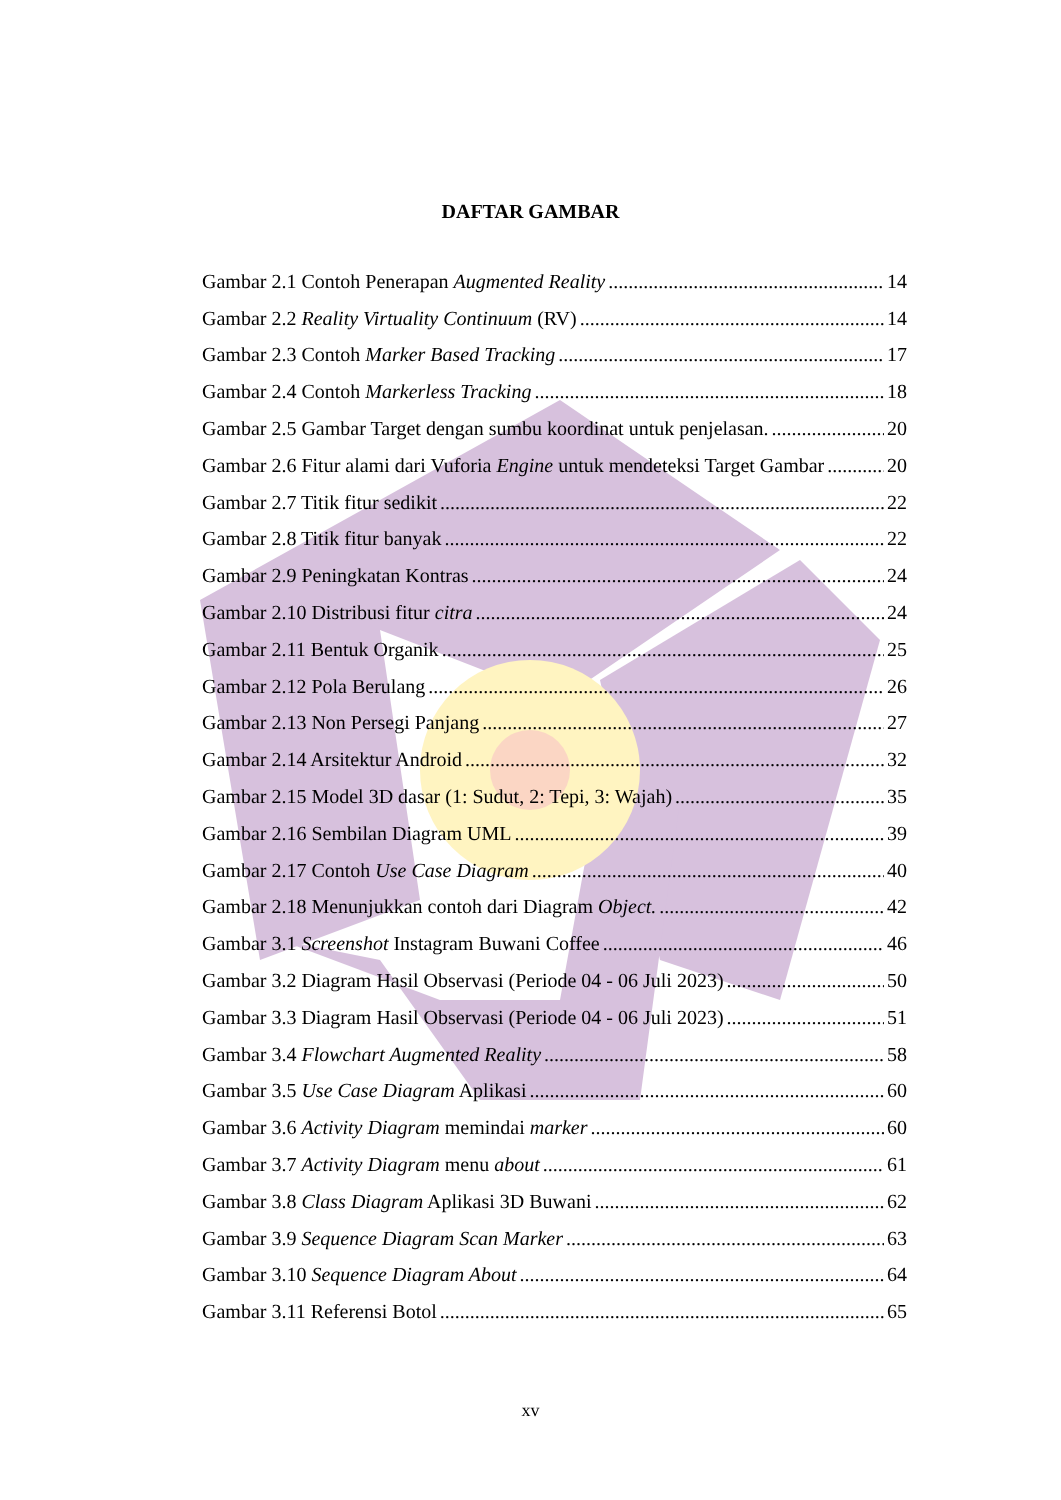DAFTAR GAMBAR
Gambar 2.1 Contoh Penerapan Augmented Reality 14
Gambar 2.2 Reality Virtuality Continuum (RV) 14
Gambar 2.3 Contoh Marker Based Tracking 17
Gambar 2.4 Contoh Markerless Tracking 18
Gambar 2.5 Gambar Target dengan sumbu koordinat untuk penjelasan. 20
Gambar 2.6 Fitur alami dari Vuforia Engine untuk mendeteksi Target Gambar 20
Gambar 2.7 Titik fitur sedikit 22
Gambar 2.8 Titik fitur banyak 22
Gambar 2.9 Peningkatan Kontras 24
Gambar 2.10 Distribusi fitur citra 24
Gambar 2.11 Bentuk Organik 25
Gambar 2.12 Pola Berulang 26
Gambar 2.13 Non Persegi Panjang 27
Gambar 2.14 Arsitektur Android 32
Gambar 2.15 Model 3D dasar (1: Sudut, 2: Tepi, 3: Wajah) 35
Gambar 2.16 Sembilan Diagram UML 39
Gambar 2.17 Contoh Use Case Diagram 40
Gambar 2.18 Menunjukkan contoh dari Diagram Object. 42
Gambar 3.1 Screenshot Instagram Buwani Coffee 46
Gambar 3.2 Diagram Hasil Observasi (Periode 04 - 06 Juli 2023) 50
Gambar 3.3 Diagram Hasil Observasi (Periode 04 - 06 Juli 2023) 51
Gambar 3.4 Flowchart Augmented Reality 58
Gambar 3.5 Use Case Diagram Aplikasi 60
Gambar 3.6 Activity Diagram memindai marker 60
Gambar 3.7 Activity Diagram menu about 61
Gambar 3.8 Class Diagram Aplikasi 3D Buwani 62
Gambar 3.9 Sequence Diagram Scan Marker 63
Gambar 3.10 Sequence Diagram About 64
Gambar 3.11 Referensi Botol 65
xv